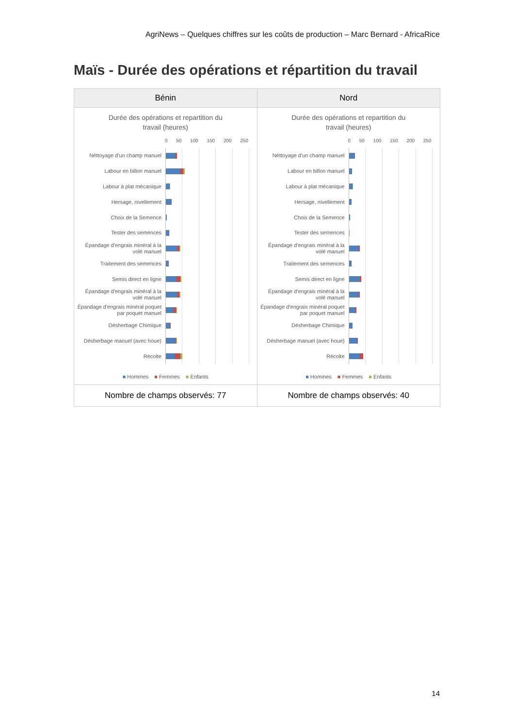AgriNews – Quelques chiffres sur les coûts de production – Marc Bernard - AfricaRice
Maïs - Durée des opérations et répartition du travail
| Bénin | Nord |
| --- | --- |
| Durée des opérations et repartition du travail (heures) 0 50 100 150 200 250 Néttoyage d'un champ manuel Labour en billon manuel Labour à plat mécanique Hersage, nivellement Choix de la Semence Tester des semences Épandage d'engrais minéral à la volé manuel Traitement des semences Semis direct en ligne Épandage d'engrais minéral à la volé manuel Épandage d'engrais minéral poquet par poquet manuel Désherbage Chimique Désherbage manuel (avec houe) Récolte ■ Hommes ■ Femmes ■ Enfants | Durée des opérations et repartition du travail (heures) 0 50 100 150 200 250 Néttoyage d'un champ manuel Labour en billon manuel Labour à plat mécanique Hersage, nivellement Choix de la Semence Tester des semences Épandage d'engrais minéral à la volé manuel Traitement des semences Semis direct en ligne Épandage d'engrais minéral à la volé manuel Épandage d'engrais minéral poquet par poquet manuel Désherbage Chimique Désherbage manuel (avec houe) Récolte ■ Hommes ■ Femmes ■ Enfants |
| Nombre de champs observés: 77 | Nombre de champs observés: 40 |
14